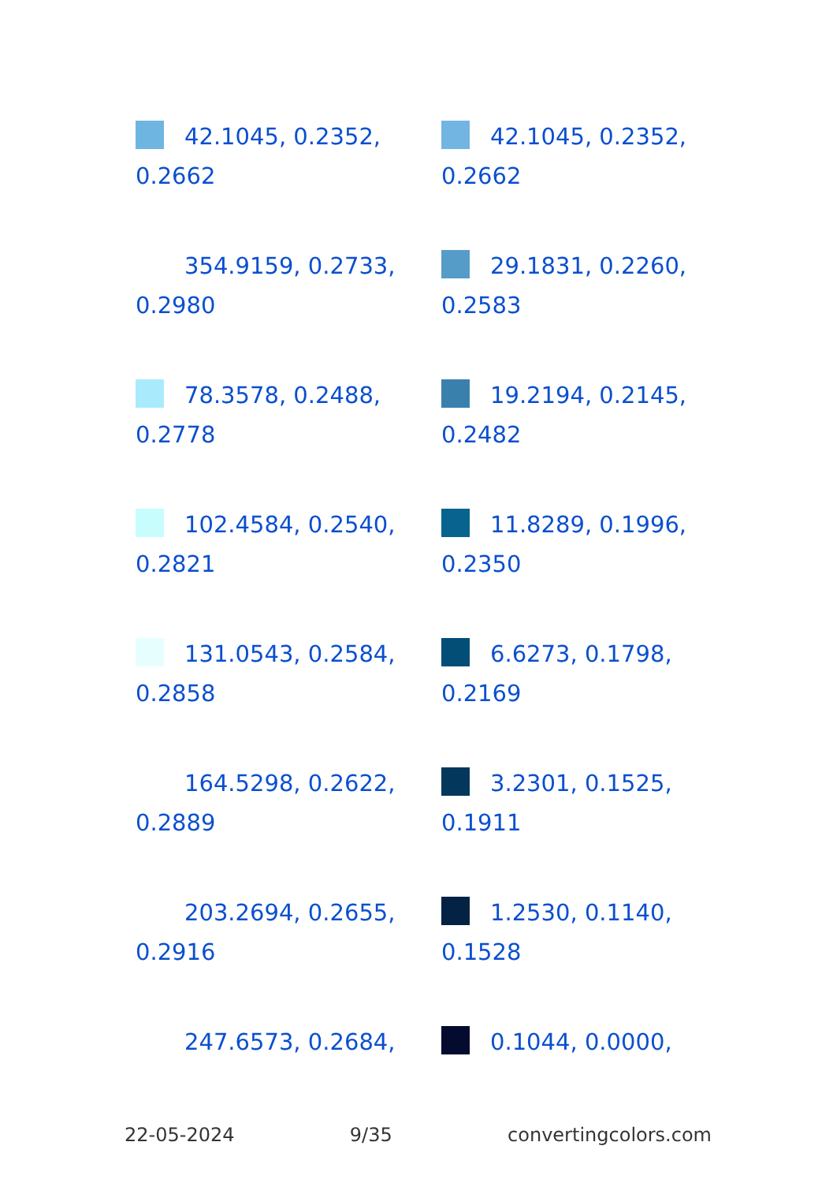42.1045, 0.2352, 0.2662
42.1045, 0.2352, 0.2662
354.9159, 0.2733, 0.2980
29.1831, 0.2260, 0.2583
78.3578, 0.2488, 0.2778
19.2194, 0.2145, 0.2482
102.4584, 0.2540, 0.2821
11.8289, 0.1996, 0.2350
131.0543, 0.2584, 0.2858
6.6273, 0.1798, 0.2169
164.5298, 0.2622, 0.2889
3.2301, 0.1525, 0.1911
203.2694, 0.2655, 0.2916
1.2530, 0.1140, 0.1528
247.6573, 0.2684,
0.1044, 0.0000,
22-05-2024 9/35 convertingcolors.com